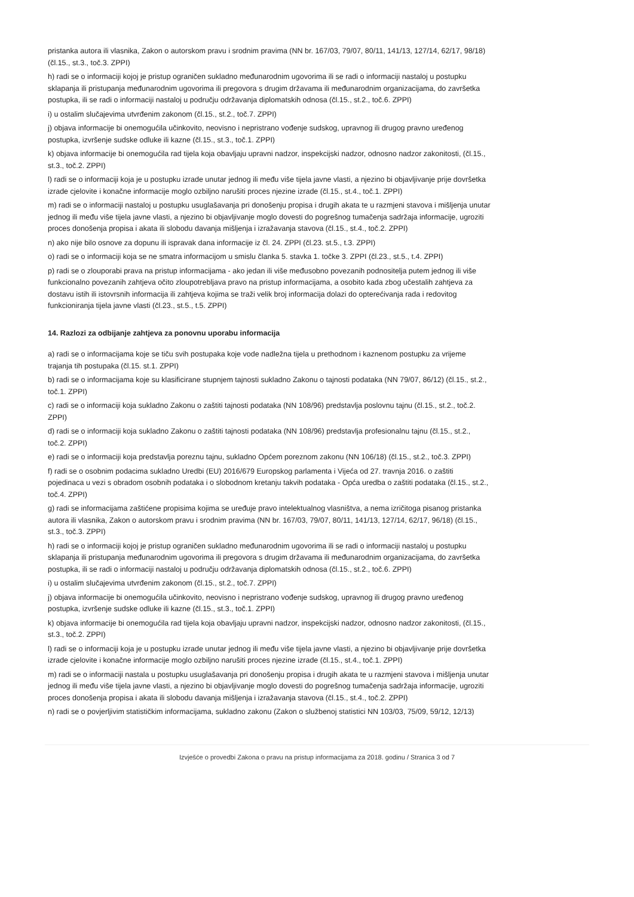pristanka autora ili vlasnika, Zakon o autorskom pravu i srodnim pravima (NN br. 167/03, 79/07, 80/11, 141/13, 127/14, 62/17, 98/18) (čl.15., st.3., toč.3. ZPPI)
h) radi se o informaciji kojoj je pristup ograničen sukladno međunarodnim ugovorima ili se radi o informaciji nastaloj u postupku sklapanja ili pristupanja međunarodnim ugovorima ili pregovora s drugim državama ili međunarodnim organizacijama, do završetka postupka, ili se radi o informaciji nastaloj u području održavanja diplomatskih odnosa (čl.15., st.2., toč.6. ZPPI)
i) u ostalim slučajevima utvrđenim zakonom (čl.15., st.2., toč.7. ZPPI)
j) objava informacije bi onemogućila učinkovito, neovisno i nepristrano vođenje sudskog, upravnog ili drugog pravno uređenog postupka, izvršenje sudske odluke ili kazne (čl.15., st.3., toč.1. ZPPI)
k) objava informacije bi onemogućila rad tijela koja obavljaju upravni nadzor, inspekcijski nadzor, odnosno nadzor zakonitosti, (čl.15., st.3., toč.2. ZPPI)
l) radi se o informaciji koja je u postupku izrade unutar jednog ili među više tijela javne vlasti, a njezino bi objavljivanje prije dovršetka izrade cjelovite i konačne informacije moglo ozbiljno narušiti proces njezine izrade (čl.15., st.4., toč.1. ZPPI)
m) radi se o informaciji nastaloj u postupku usuglašavanja pri donošenju propisa i drugih akata te u razmjeni stavova i mišljenja unutar jednog ili među više tijela javne vlasti, a njezino bi objavljivanje moglo dovesti do pogrešnog tumačenja sadržaja informacije, ugroziti proces donošenja propisa i akata ili slobodu davanja mišljenja i izražavanja stavova (čl.15., st.4., toč.2. ZPPI)
n) ako nije bilo osnove za dopunu ili ispravak dana informacije iz čl. 24. ZPPI (čl.23. st.5., t.3. ZPPI)
o) radi se o informaciji koja se ne smatra informacijom u smislu članka 5. stavka 1. točke 3. ZPPI (čl.23., st.5., t.4. ZPPI)
p) radi se o zlouporabi prava na pristup informacijama - ako jedan ili više međusobno povezanih podnositelja putem jednog ili više funkcionalno povezanih zahtjeva očito zloupotrebljava pravo na pristup informacijama, a osobito kada zbog učestalih zahtjeva za dostavu istih ili istovrsnih informacija ili zahtjeva kojima se traži velik broj informacija dolazi do opterećivanja rada i redovitog funkcioniranja tijela javne vlasti (čl.23., st.5., t.5. ZPPI)
14. Razlozi za odbijanje zahtjeva za ponovnu uporabu informacija
a) radi se o informacijama koje se tiču svih postupaka koje vode nadležna tijela u prethodnom i kaznenom postupku za vrijeme trajanja tih postupaka (čl.15. st.1. ZPPI)
b) radi se o informacijama koje su klasificirane stupnjem tajnosti sukladno Zakonu o tajnosti podataka (NN 79/07, 86/12) (čl.15., st.2., toč.1. ZPPI)
c) radi se o informaciji koja sukladno Zakonu o zaštiti tajnosti podataka (NN 108/96) predstavlja poslovnu tajnu (čl.15., st.2., toč.2. ZPPI)
d) radi se o informaciji koja sukladno Zakonu o zaštiti tajnosti podataka (NN 108/96) predstavlja profesionalnu tajnu (čl.15., st.2., toč.2. ZPPI)
e) radi se o informaciji koja predstavlja poreznu tajnu, sukladno Općem poreznom zakonu (NN 106/18) (čl.15., st.2., toč.3. ZPPI)
f) radi se o osobnim podacima sukladno Uredbi (EU) 2016/679 Europskog parlamenta i Vijeća od 27. travnja 2016. o zaštiti pojedinaca u vezi s obradom osobnih podataka i o slobodnom kretanju takvih podataka - Opća uredba o zaštiti podataka (čl.15., st.2., toč.4. ZPPI)
g) radi se informacijama zaštićene propisima kojima se uređuje pravo intelektualnog vlasništva, a nema izričitoga pisanog pristanka autora ili vlasnika, Zakon o autorskom pravu i srodnim pravima (NN br. 167/03, 79/07, 80/11, 141/13, 127/14, 62/17, 96/18) (čl.15., st.3., toč.3. ZPPI)
h) radi se o informaciji kojoj je pristup ograničen sukladno međunarodnim ugovorima ili se radi o informaciji nastaloj u postupku sklapanja ili pristupanja međunarodnim ugovorima ili pregovora s drugim državama ili međunarodnim organizacijama, do završetka postupka, ili se radi o informaciji nastaloj u području održavanja diplomatskih odnosa (čl.15., st.2., toč.6. ZPPI)
i) u ostalim slučajevima utvrđenim zakonom (čl.15., st.2., toč.7. ZPPI)
j) objava informacije bi onemogućila učinkovito, neovisno i nepristrano vođenje sudskog, upravnog ili drugog pravno uređenog postupka, izvršenje sudske odluke ili kazne (čl.15., st.3., toč.1. ZPPI)
k) objava informacije bi onemogućila rad tijela koja obavljaju upravni nadzor, inspekcijski nadzor, odnosno nadzor zakonitosti, (čl.15., st.3., toč.2. ZPPI)
l) radi se o informaciji koja je u postupku izrade unutar jednog ili među više tijela javne vlasti, a njezino bi objavljivanje prije dovršetka izrade cjelovite i konačne informacije moglo ozbiljno narušiti proces njezine izrade (čl.15., st.4., toč.1. ZPPI)
m) radi se o informaciji nastala u postupku usuglašavanja pri donošenju propisa i drugih akata te u razmjeni stavova i mišljenja unutar jednog ili među više tijela javne vlasti, a njezino bi objavljivanje moglo dovesti do pogrešnog tumačenja sadržaja informacije, ugroziti proces donošenja propisa i akata ili slobodu davanja mišljenja i izražavanja stavova (čl.15., st.4., toč.2. ZPPI)
n) radi se o povjerljivim statističkim informacijama, sukladno zakonu (Zakon o službenoj statistici NN 103/03, 75/09, 59/12, 12/13)
Izvješće o provedbi Zakona o pravu na pristup informacijama za 2018. godinu / Stranica 3 od 7